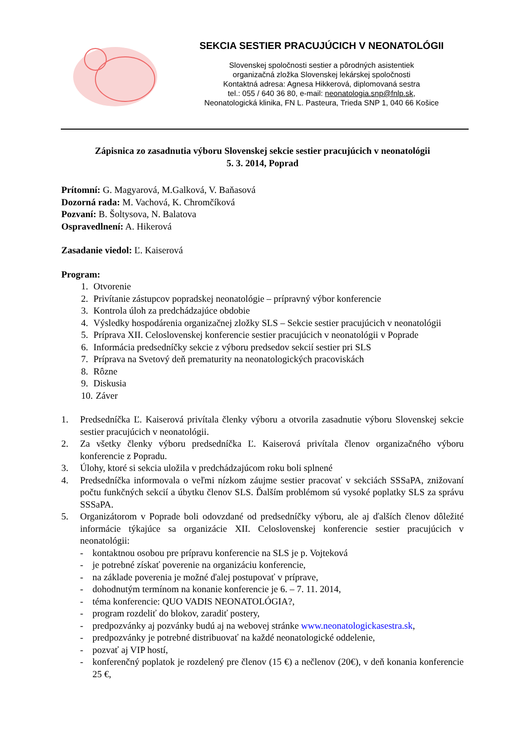SEKCIA SESTIER PRACUJÚCICH V NEONATOLÓGII
Slovenskej spoločnosti sestier a pôrodných asistentiek
organizačná zložka Slovenskej lekárskej spoločnosti
Kontaktná adresa: Agnesa Hikkerová, diplomovaná sestra
tel.: 055 / 640 36 80, e-mail: neonatologia.snp@fnlp.sk,
Neonatologická klinika, FN L. Pasteura, Trieda SNP 1, 040 66 Košice
Zápisnica zo zasadnutia výboru Slovenskej sekcie sestier pracujúcich v neonatológii
5. 3. 2014, Poprad
Prítomní: G. Magyarová, M.Galková, V. Baňasová
Dozorná rada: M. Vachová, K. Chromčíková
Pozvaní: B. Šoltysova, N. Balatova
Ospravedlnení: A. Hikerová
Zasadanie viedol: Ľ. Kaiserová
Program:
1. Otvorenie
2. Privítanie zástupcov popradskej neonatológie – prípravný výbor konferencie
3. Kontrola úloh za predchádzajúce obdobie
4. Výsledky hospodárenia organizačnej zložky SLS – Sekcie sestier pracujúcich v neonatológii
5. Príprava XII. Celoslovenskej konferencie sestier pracujúcich v neonatológii v Poprade
6. Informácia predsedníčky sekcie z výboru predsedov sekcií sestier pri SLS
7. Príprava na Svetový deň prematurity na neonatologických pracoviskách
8. Rôzne
9. Diskusia
10. Záver
1. Predsedníčka Ľ. Kaiserová privítala členky výboru a otvorila zasadnutie výboru Slovenskej sekcie sestier pracujúcich v neonatológii.
2. Za všetky členky výboru predsedníčka Ľ. Kaiserová privítala členov organizačného výboru konferencie z Popradu.
3. Úlohy, ktoré si sekcia uložila v predchádzajúcom roku boli splnené
4. Predsedníčka informovala o veľmi nízkom záujme sestier pracovať v sekciách SSSaPA, znižovaní počtu funkčných sekcií a úbytku členov SLS. Ďalším problémom sú vysoké poplatky SLS za správu SSSaPA.
5. Organizátorom v Poprade boli odovzdané od predsedníčky výboru, ale aj ďalších členov dôležité informácie týkajúce sa organizácie XII. Celoslovenskej konferencie sestier pracujúcich v neonatológii:
- kontaktnou osobou pre prípravu konferencie na SLS je p. Vojteková
- je potrebné získať poverenie na organizáciu konferencie,
- na základe poverenia je možné ďalej postupovať v príprave,
- dohodnutým termínom na konanie konferencie je 6. – 7. 11. 2014,
- téma konferencie: QUO VADIS NEONATOLÓGIA?,
- program rozdeliť do blokov, zaradiť postery,
- predpozvánky aj pozvánky budú aj na webovej stránke www.neonatologickasestra.sk,
- predpozvánky je potrebné distribuovať na každé neonatologické oddelenie,
- pozvať aj VIP hostí,
- konferenčný poplatok je rozdelený pre členov (15 €) a nečlenov (20€), v deň konania konferencie 25 €,